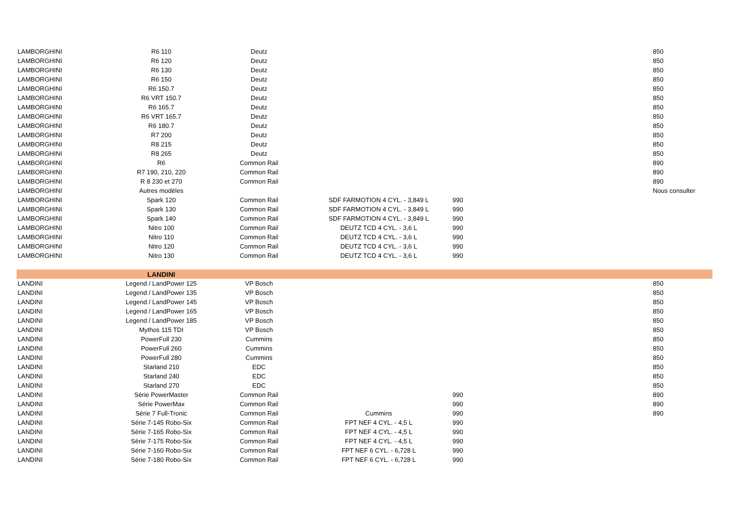| LAMBORGHINI | R6 110 | Deutz | | | | 850 |
| LAMBORGHINI | R6 120 | Deutz | | | | 850 |
| LAMBORGHINI | R6 130 | Deutz | | | | 850 |
| LAMBORGHINI | R6 150 | Deutz | | | | 850 |
| LAMBORGHINI | R6 150.7 | Deutz | | | | 850 |
| LAMBORGHINI | R6 VRT 150.7 | Deutz | | | | 850 |
| LAMBORGHINI | R6 165.7 | Deutz | | | | 850 |
| LAMBORGHINI | R6 VRT 165.7 | Deutz | | | | 850 |
| LAMBORGHINI | R6 180.7 | Deutz | | | | 850 |
| LAMBORGHINI | R7 200 | Deutz | | | | 850 |
| LAMBORGHINI | R8 215 | Deutz | | | | 850 |
| LAMBORGHINI | R8 265 | Deutz | | | | 850 |
| LAMBORGHINI | R6 | Common Rail | | | | 890 |
| LAMBORGHINI | R7 190, 210, 220 | Common Rail | | | | 890 |
| LAMBORGHINI | R 8 230 et 270 | Common Rail | | | | 890 |
| LAMBORGHINI | Autres modèles | | | | | Nous consulter |
| LAMBORGHINI | Spark 120 | Common Rail | SDF FARMOTION 4 CYL. - 3,849 L | 990 | | |
| LAMBORGHINI | Spark 130 | Common Rail | SDF FARMOTION 4 CYL. - 3,849 L | 990 | | |
| LAMBORGHINI | Spark 140 | Common Rail | SDF FARMOTION 4 CYL. - 3,849 L | 990 | | |
| LAMBORGHINI | Nitro 100 | Common Rail | DEUTZ TCD 4 CYL. - 3,6 L | 990 | | |
| LAMBORGHINI | Nitro 110 | Common Rail | DEUTZ TCD 4 CYL. - 3,6 L | 990 | | |
| LAMBORGHINI | Nitro 120 | Common Rail | DEUTZ TCD 4 CYL. - 3,6 L | 990 | | |
| LAMBORGHINI | Nitro 130 | Common Rail | DEUTZ TCD 4 CYL. - 3,6 L | 990 | | |
| | LANDINI | | | | | |
| LANDINI | Legend / LandPower 125 | VP Bosch | | | | 850 |
| LANDINI | Legend / LandPower 135 | VP Bosch | | | | 850 |
| LANDINI | Legend / LandPower 145 | VP Bosch | | | | 850 |
| LANDINI | Legend / LandPower 165 | VP Bosch | | | | 850 |
| LANDINI | Legend / LandPower 185 | VP Bosch | | | | 850 |
| LANDINI | Mythos 115 TDI | VP Bosch | | | | 850 |
| LANDINI | PowerFull 230 | Cummins | | | | 850 |
| LANDINI | PowerFull 260 | Cummins | | | | 850 |
| LANDINI | PowerFull 280 | Cummins | | | | 850 |
| LANDINI | Starland 210 | EDC | | | | 850 |
| LANDINI | Starland 240 | EDC | | | | 850 |
| LANDINI | Starland 270 | EDC | | | | 850 |
| LANDINI | Série PowerMaster | Common Rail | | 990 | | 890 |
| LANDINI | Série PowerMax | Common Rail | | 990 | | 890 |
| LANDINI | Série 7 Full-Tronic | Common Rail | Cummins | 990 | | 890 |
| LANDINI | Série 7-145 Robo-Six | Common Rail | FPT NEF 4 CYL. - 4,5 L | 990 | | |
| LANDINI | Série 7-165 Robo-Six | Common Rail | FPT NEF 4 CYL. - 4,5 L | 990 | | |
| LANDINI | Série 7-175 Robo-Six | Common Rail | FPT NEF 4 CYL. - 4,5 L | 990 | | |
| LANDINI | Série 7-160 Robo-Six | Common Rail | FPT NEF 6 CYL. - 6,728 L | 990 | | |
| LANDINI | Série 7-180 Robo-Six | Common Rail | FPT NEF 6 CYL. - 6,728 L | 990 | | |